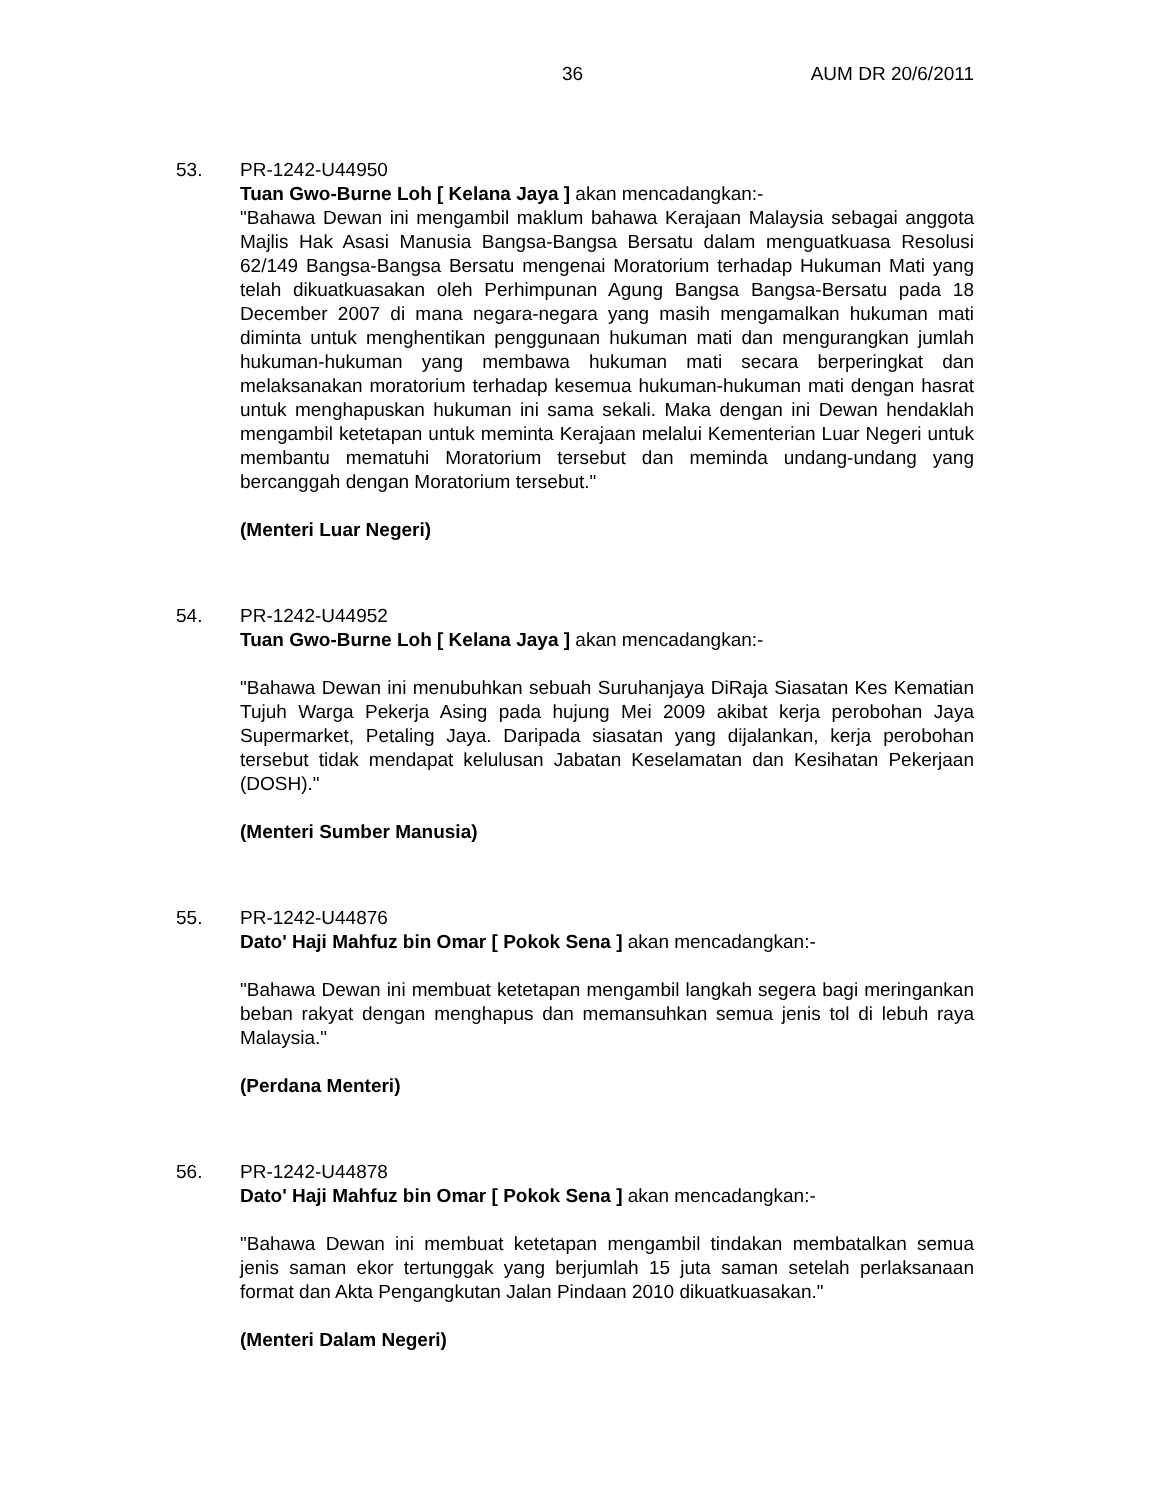36 AUM DR 20/6/2011
53. PR-1242-U44950
Tuan Gwo-Burne Loh [ Kelana Jaya ] akan mencadangkan:-
"Bahawa Dewan ini mengambil maklum bahawa Kerajaan Malaysia sebagai anggota Majlis Hak Asasi Manusia Bangsa-Bangsa Bersatu dalam menguatkuasa Resolusi 62/149 Bangsa-Bangsa Bersatu mengenai Moratorium terhadap Hukuman Mati yang telah dikuatkuasakan oleh Perhimpunan Agung Bangsa Bangsa-Bersatu pada 18 December 2007 di mana negara-negara yang masih mengamalkan hukuman mati diminta untuk menghentikan penggunaan hukuman mati dan mengurangkan jumlah hukuman-hukuman yang membawa hukuman mati secara berperingkat dan melaksanakan moratorium terhadap kesemua hukuman-hukuman mati dengan hasrat untuk menghapuskan hukuman ini sama sekali. Maka dengan ini Dewan hendaklah mengambil ketetapan untuk meminta Kerajaan melalui Kementerian Luar Negeri untuk membantu mematuhi Moratorium tersebut dan meminda undang-undang yang bercanggah dengan Moratorium tersebut."
(Menteri Luar Negeri)
54. PR-1242-U44952
Tuan Gwo-Burne Loh [ Kelana Jaya ] akan mencadangkan:-
"Bahawa Dewan ini menubuhkan sebuah Suruhanjaya DiRaja Siasatan Kes Kematian Tujuh Warga Pekerja Asing pada hujung Mei 2009 akibat kerja perobohan Jaya Supermarket, Petaling Jaya. Daripada siasatan yang dijalankan, kerja perobohan tersebut tidak mendapat kelulusan Jabatan Keselamatan dan Kesihatan Pekerjaan (DOSH)."
(Menteri Sumber Manusia)
55. PR-1242-U44876
Dato' Haji Mahfuz bin Omar [ Pokok Sena ] akan mencadangkan:-
"Bahawa Dewan ini membuat ketetapan mengambil langkah segera bagi meringankan beban rakyat dengan menghapus dan memansuhkan semua jenis tol di lebuh raya Malaysia."
(Perdana Menteri)
56. PR-1242-U44878
Dato' Haji Mahfuz bin Omar [ Pokok Sena ] akan mencadangkan:-
"Bahawa Dewan ini membuat ketetapan mengambil tindakan membatalkan semua jenis saman ekor tertunggak yang berjumlah 15 juta saman setelah perlaksanaan format dan Akta Pengangkutan Jalan Pindaan 2010 dikuatkuasakan."
(Menteri Dalam Negeri)